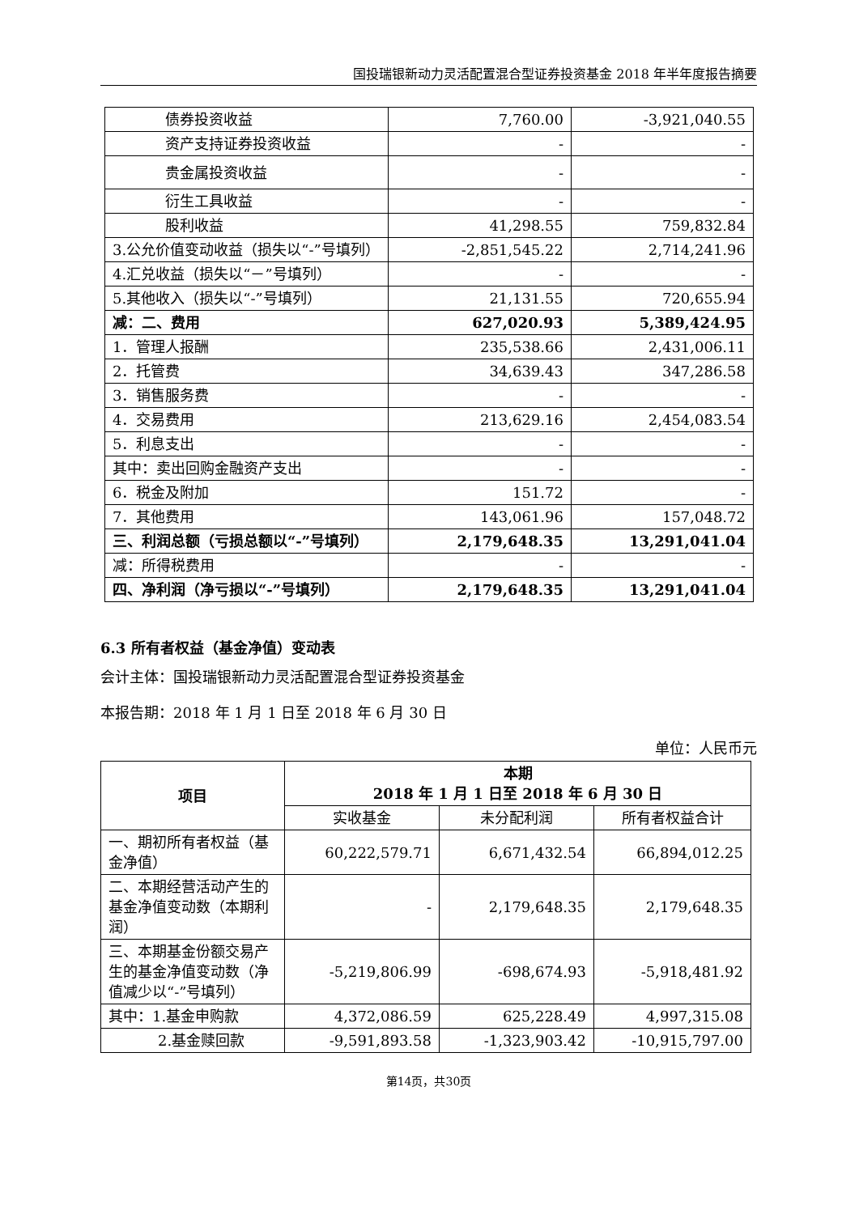国投瑞银新动力灵活配置混合型证券投资基金 2018 年半年度报告摘要
| 债券投资收益 | 7,760.00 | -3,921,040.55 |
| 资产支持证券投资收益 | - | - |
| 贵金属投资收益 | - | - |
| 衍生工具收益 | - | - |
| 股利收益 | 41,298.55 | 759,832.84 |
| 3.公允价值变动收益（损失以“-”号填列） | -2,851,545.22 | 2,714,241.96 |
| 4.汇兑收益（损失以“－”号填列） | - | - |
| 5.其他收入（损失以“-”号填列） | 21,131.55 | 720,655.94 |
| 减：二、费用 | 627,020.93 | 5,389,424.95 |
| 1．管理人报酬 | 235,538.66 | 2,431,006.11 |
| 2．托管费 | 34,639.43 | 347,286.58 |
| 3．销售服务费 | - | - |
| 4．交易费用 | 213,629.16 | 2,454,083.54 |
| 5．利息支出 | - | - |
| 其中：卖出回购金融资产支出 | - | - |
| 6．税金及附加 | 151.72 | - |
| 7．其他费用 | 143,061.96 | 157,048.72 |
| 三、利润总额（亏损总额以“-”号填列） | 2,179,648.35 | 13,291,041.04 |
| 减：所得税费用 | - | - |
| 四、净利润（净亏损以“-”号填列） | 2,179,648.35 | 13,291,041.04 |
6.3 所有者权益（基金净值）变动表
会计主体：国投瑞银新动力灵活配置混合型证券投资基金
本报告期：2018 年 1 月 1 日至 2018 年 6 月 30 日
单位：人民币元
| 项目 | 本期 2018 年 1 月 1 日至 2018 年 6 月 30 日 | | |
| --- | --- | --- | --- |
| | 实收基金 | 未分配利润 | 所有者权益合计 |
| 一、期初所有者权益（基金净值） | 60,222,579.71 | 6,671,432.54 | 66,894,012.25 |
| 二、本期经营活动产生的基金净值变动数（本期利润） | - | 2,179,648.35 | 2,179,648.35 |
| 三、本期基金份额交易产生的基金净值变动数（净值减少以“-”号填列） | -5,219,806.99 | -698,674.93 | -5,918,481.92 |
| 其中：1.基金申购款 | 4,372,086.59 | 625,228.49 | 4,997,315.08 |
| 2.基金赎回款 | -9,591,893.58 | -1,323,903.42 | -10,915,797.00 |
第14页，共30页